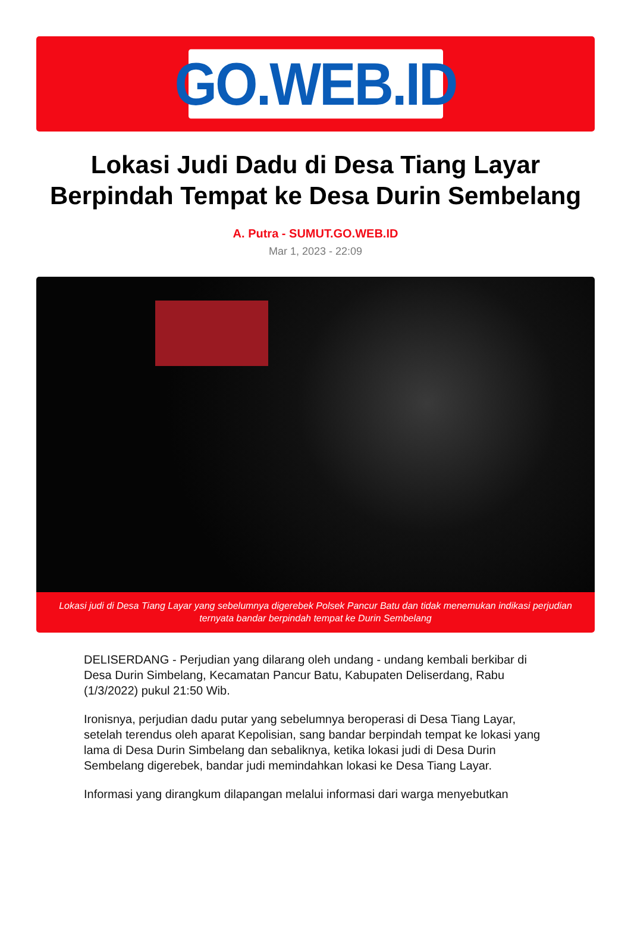GO.WEB.ID
Lokasi Judi Dadu di Desa Tiang Layar Berpindah Tempat ke Desa Durin Sembelang
A. Putra - SUMUT.GO.WEB.ID
Mar 1, 2023 - 22:09
Lokasi judi di Desa Tiang Layar yang sebelumnya digerebek Polsek Pancur Batu dan tidak menemukan indikasi perjudian ternyata bandar berpindah tempat ke Durin Sembelang
DELISERDANG - Perjudian yang dilarang oleh undang - undang kembali berkibar di Desa Durin Simbelang, Kecamatan Pancur Batu, Kabupaten Deliserdang, Rabu (1/3/2022) pukul 21:50 Wib.
Ironisnya, perjudian dadu putar yang sebelumnya beroperasi di Desa Tiang Layar, setelah terendus oleh aparat Kepolisian, sang bandar berpindah tempat ke lokasi yang lama di Desa Durin Simbelang dan sebaliknya, ketika lokasi judi di Desa Durin Sembelang digerebek, bandar judi memindahkan lokasi ke Desa Tiang Layar.
Informasi yang dirangkum dilapangan melalui informasi dari warga menyebutkan